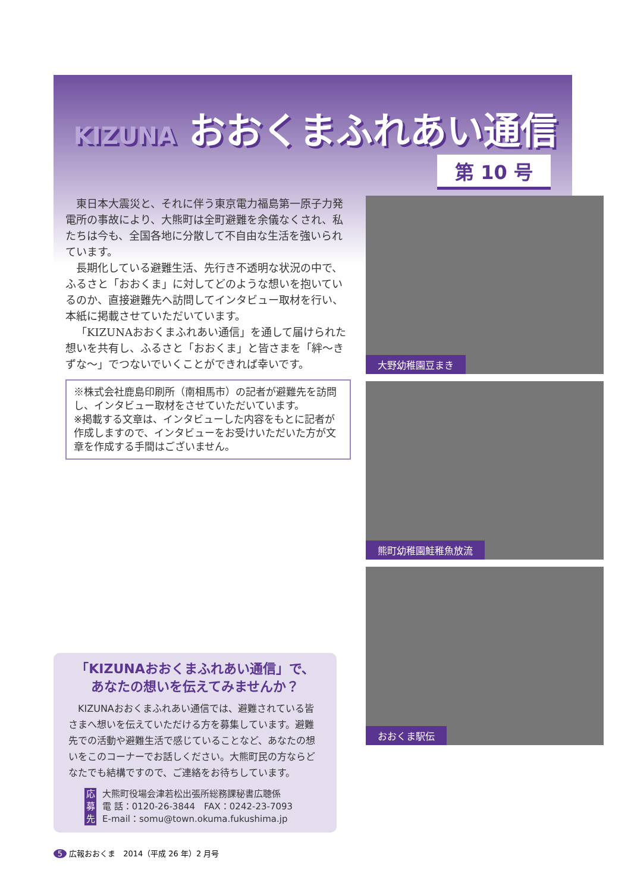KIZUNA おおくまふれあい通信
第 10 号
東日本大震災と、それに伴う東京電力福島第一原子力発電所の事故により、大熊町は全町避難を余儀なくされ、私たちは今も、全国各地に分散して不自由な生活を強いられています。
長期化している避難生活、先行き不透明な状況の中で、ふるさと「おおくま」に対してどのような想いを抱いているのか、直接避難先へ訪問してインタビュー取材を行い、本紙に掲載させていただいています。
「KIZUNAおおくまふれあい通信」を通して届けられた想いを共有し、ふるさと「おおくま」と皆さまを「絆～きずな～」でつないでいくことができれば幸いです。
※株式会社鹿島印刷所（南相馬市）の記者が避難先を訪問し、インタビュー取材をさせていただいています。
※掲載する文章は、インタビューした内容をもとに記者が作成しますので、インタビューをお受けいただいた方が文章を作成する手間はございません。
大野幼稚園豆まき
熊町幼稚園鮭稚魚放流
おおくま駅伝
「KIZUNAおおくまふれあい通信」で、
あなたの想いを伝えてみませんか？
KIZUNAおおくまふれあい通信では、避難されている皆さまへ想いを伝えていただける方を募集しています。避難先での活動や避難生活で感じていることなど、あなたの想いをこのコーナーでお話しください。大熊町民の方ならどなたでも結構ですので、ご連絡をお待ちしています。
応募先
大熊町役場会津若松出張所総務課秘書広聴係
電 話：0120-26-3844　FAX：0242-23-7093
E-mail：somu@town.okuma.fukushima.jp
5 広報おおくま　2014（平成 26 年）2 月号